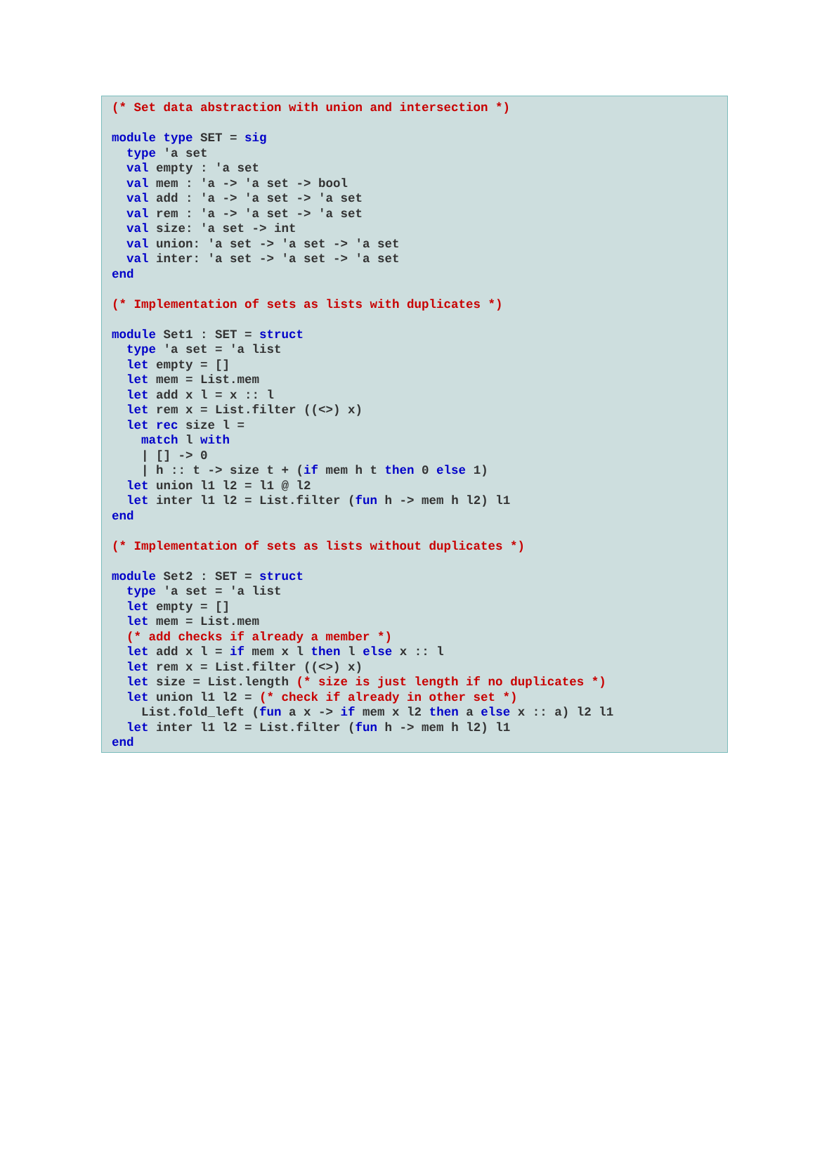(* Set data abstraction with union and intersection *)

module type SET = sig
  type 'a set
  val empty : 'a set
  val mem : 'a -> 'a set -> bool
  val add : 'a -> 'a set -> 'a set
  val rem : 'a -> 'a set -> 'a set
  val size: 'a set -> int
  val union: 'a set -> 'a set -> 'a set
  val inter: 'a set -> 'a set -> 'a set
end

(* Implementation of sets as lists with duplicates *)

module Set1 : SET = struct
  type 'a set = 'a list
  let empty = []
  let mem = List.mem
  let add x l = x :: l
  let rem x = List.filter ((<>) x)
  let rec size l =
    match l with
    | [] -> 0
    | h :: t -> size t + (if mem h t then 0 else 1)
  let union l1 l2 = l1 @ l2
  let inter l1 l2 = List.filter (fun h -> mem h l2) l1
end

(* Implementation of sets as lists without duplicates *)

module Set2 : SET = struct
  type 'a set = 'a list
  let empty = []
  let mem = List.mem
  (* add checks if already a member *)
  let add x l = if mem x l then l else x :: l
  let rem x = List.filter ((<>) x)
  let size = List.length (* size is just length if no duplicates *)
  let union l1 l2 = (* check if already in other set *)
    List.fold_left (fun a x -> if mem x l2 then a else x :: a) l2 l1
  let inter l1 l2 = List.filter (fun h -> mem h l2) l1
end